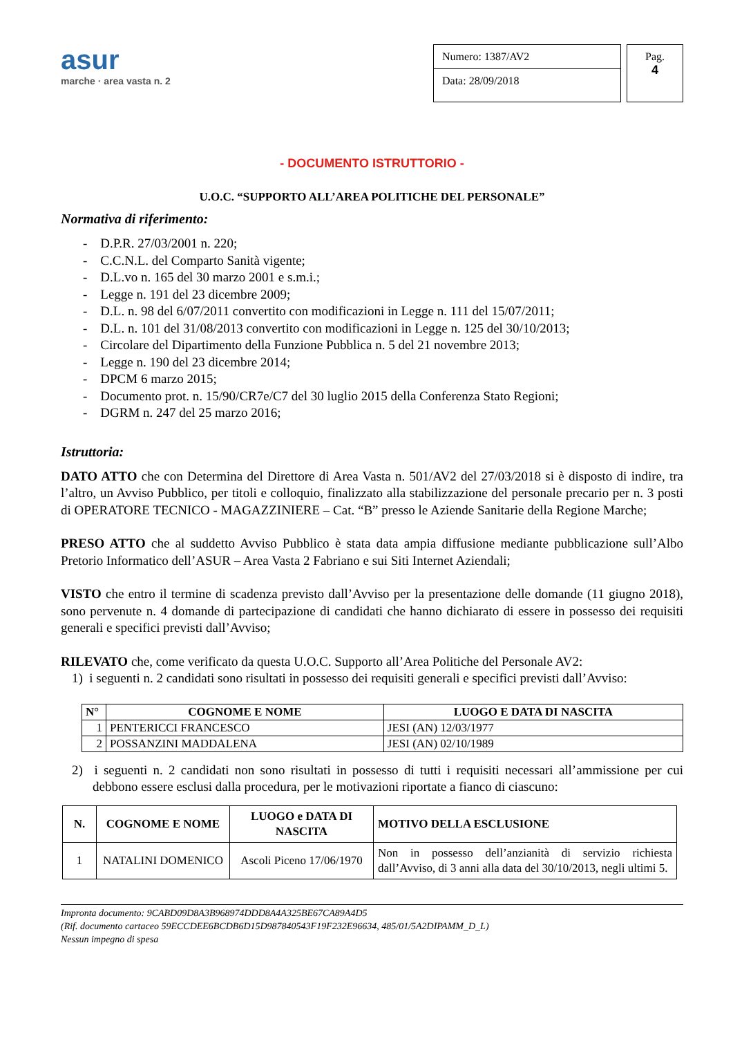asur
marche · area vasta n. 2
Numero: 1387/AV2
Data: 28/09/2018
Pag.
4
- DOCUMENTO ISTRUTTORIO -
U.O.C. “SUPPORTO ALL’AREA POLITICHE DEL PERSONALE”
Normativa di riferimento:
- D.P.R. 27/03/2001 n. 220;
- C.C.N.L. del Comparto Sanità vigente;
- D.L.vo n. 165 del 30 marzo 2001 e s.m.i.;
- Legge n. 191 del 23 dicembre 2009;
- D.L. n. 98 del 6/07/2011 convertito con modificazioni in Legge n. 111 del 15/07/2011;
- D.L. n. 101 del 31/08/2013 convertito con modificazioni in Legge n. 125 del 30/10/2013;
- Circolare del Dipartimento della Funzione Pubblica n. 5 del 21 novembre 2013;
- Legge n. 190 del 23 dicembre 2014;
- DPCM 6 marzo 2015;
- Documento prot. n. 15/90/CR7e/C7 del 30 luglio 2015 della Conferenza Stato Regioni;
- DGRM n. 247 del 25 marzo 2016;
Istruttoria:
DATO ATTO che con Determina del Direttore di Area Vasta n. 501/AV2 del 27/03/2018 si è disposto di indire, tra l’altro, un Avviso Pubblico, per titoli e colloquio, finalizzato alla stabilizzazione del personale precario per n. 3 posti di OPERATORE TECNICO - MAGAZZINIERE – Cat. “B” presso le Aziende Sanitarie della Regione Marche;
PRESO ATTO che al suddetto Avviso Pubblico è stata data ampia diffusione mediante pubblicazione sull’Albo Pretorio Informatico dell’ASUR – Area Vasta 2 Fabriano e sui Siti Internet Aziendali;
VISTO che entro il termine di scadenza previsto dall’Avviso per la presentazione delle domande (11 giugno 2018), sono pervenute n. 4 domande di partecipazione di candidati che hanno dichiarato di essere in possesso dei requisiti generali e specifici previsti dall’Avviso;
RILEVATO che, come verificato da questa U.O.C. Supporto all’Area Politiche del Personale AV2:
1) i seguenti n. 2 candidati sono risultati in possesso dei requisiti generali e specifici previsti dall’Avviso:
| N° | COGNOME E NOME | LUOGO E DATA DI NASCITA |
| --- | --- | --- |
| 1 | PENTERICCI FRANCESCO | JESI (AN) 12/03/1977 |
| 2 | POSSANZINI MADDALENA | JESI (AN) 02/10/1989 |
2) i seguenti n. 2 candidati non sono risultati in possesso di tutti i requisiti necessari all’ammissione per cui debbono essere esclusi dalla procedura, per le motivazioni riportate a fianco di ciascuno:
| N. | COGNOME E NOME | LUOGO e DATA DI NASCITA | MOTIVO DELLA ESCLUSIONE |
| --- | --- | --- | --- |
| 1 | NATALINI DOMENICO | Ascoli Piceno 17/06/1970 | Non in possesso dell’anzianità di servizio richiesta dall’Avviso, di 3 anni alla data del 30/10/2013, negli ultimi 5. |
Impronta documento: 9CABD09D8A3B968974DDD8A4A325BE67CA89A4D5
(Rif. documento cartaceo 59ECCDEE6BCDB6D15D987840543F19F232E96634, 485/01/5A2DIPAMM_D_L)
Nessun impegno di spesa